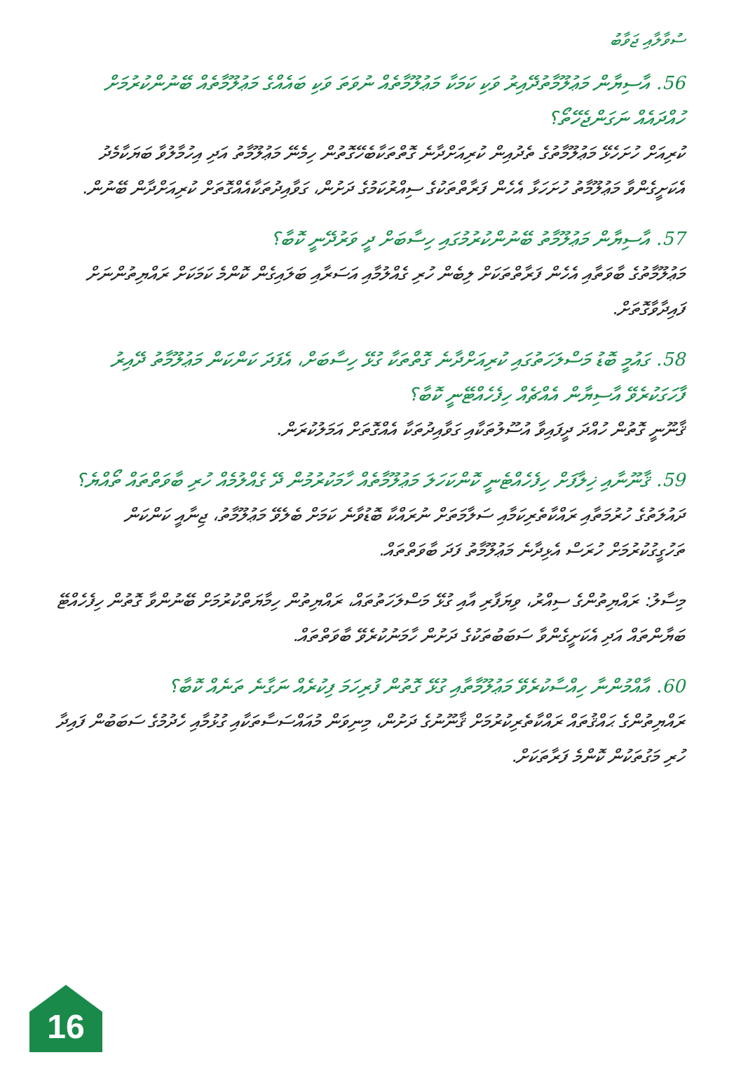ސުވާލާއި ޖަވާބު
56. އާސިޔާން މަޢުލޫމާތުދޭއިރު ވަކި ކަމަކާ މަޢުލޫމާތެއް ނުވަތަ ވަކި ބައެއްގެ މަޢުލޫމާތެއް ބޭނުންކުރުމަށް ހުއްދައެއް ނަގަންޖެހޭތޯ؟
ކުރިއަށް ހުށަހެޅޭ މަޢުލޫމާތުގެ ތެދުއިން ކުރިއަށްދާނެ ގޮތްތަކާބެހޭގޮތުން ހިމެނޭ މަޢުލޫމާތު އަދި އިހުމާލުވާ ބަޔަކާމެދު އެކަށީގެންވާ މަޢުލޫމާތު ހުށަހަޅާ އެހެން ފަރާތްތަކުގެ ސިއްރުކަމުގެ ދަށުން، ގަވާއިދުތަކާއެއްގޮތަށް ކުރިއަށްދާން ބޭނުން.
57. އާސިޔާން މަޢުލޫމާތު ބޭނުންކުރުމުގައި ހިސާބަށް ދީ ވަރުދޭނީ ކޮބާ؟
މަޢުލޫމާތުގެ ބާވަތާއި އެހެން ފަރާތްތަކަށް ލިބެން ހުރި ގެއްލުމާއި އަސަރާއި ބަލައިގެން ކޮންމެ ކަމަކަށް ރައްޔިތުންނަށް ފައިދާވާގޮތަށް.
58. ގައުމީ ބޮޑު މަސްލަހަތުގައި ކުރިއަށްދާނެ ގޮތްތަކާ ގުޅޭ ހިސާބަށް، އެފަދަ ކަންކަން މަޢުލޫމާތު ދޭއިރު ފާހަގަކުރެވޭ އާސިޔާން އެއްޗެއް ހިފެހެއްޓޭނީ ކޮބާ؟
ޤާނޫނީ ގޮތުން ހުއްދަ ދީފައިވާ އުސޫލުތަކާއި ގަވާއިދުތަކާ އެއްގޮތަށް އަމަލުކުރަން.
59. ޤާނޫނާއި ޚިލާފަށް ހިފެހެއްޓެނީ ކޮންކަހަލަ މަޢުލޫމާތެއް ހާމަކުރުމުން ދޭ ގެއްލުމެއް ހުރި ބާވަތްތައް ތޯއްޔެ؟
ދައުލަތުގެ ހުރުމަތާއި ރައްކާތެރިކަމާއި ސަލާމަތަށް ނުރައްކާ ބޮޑުވާނެ ކަމަށް ބެލެވޭ މަޢުލޫމާތު، ޖިނާއީ ކަންކަން ތަހުގީގުކުރުމަށް ހުރަސް އެޅިދާނެ މަޢުލޫމާތު ފަދަ ބާވަތްތައް.
މިސާލު: ރައްޔިތުންގެ ސިއްރު، ވިޔަފާރި އާއި ގުޅޭ މަސްލަހަތުތައް، ރައްޔިތުން ހިމާޔަތްކުރުމަށް ބޭނުންވާ ގޮތުން ހިފެހެއްޓޭ ބަޔާންތައް އަދި އެކަށީގެންވާ ސަބަބުތަކުގެ ދަށުން ހާމަނުކުރެވޭ ބާވަތްތައް.
60. އާއްމުންނާ ހިއްސާކުރެވޭ މަޢުލޫމާތާއި ގުޅޭ ގޮތުން ފުރިހަމަ ފިކުރެއް ނަގާނެ ތަނެއް ކޮބާ؟
ރައްޔިތުންގެ ޙައްޤުތައް ރައްކާތެރިކުރުމަށް ޤާނޫނުގެ ދަށުން، މިނިވަން މުއައްސަސާތަކާއި ގުޅުމާއި ހެދުމުގެ ސަބަބުން ފައިދާ ހުރި މަގުތަކުން ކޮންމެ ފަރާތަކަށް.
16